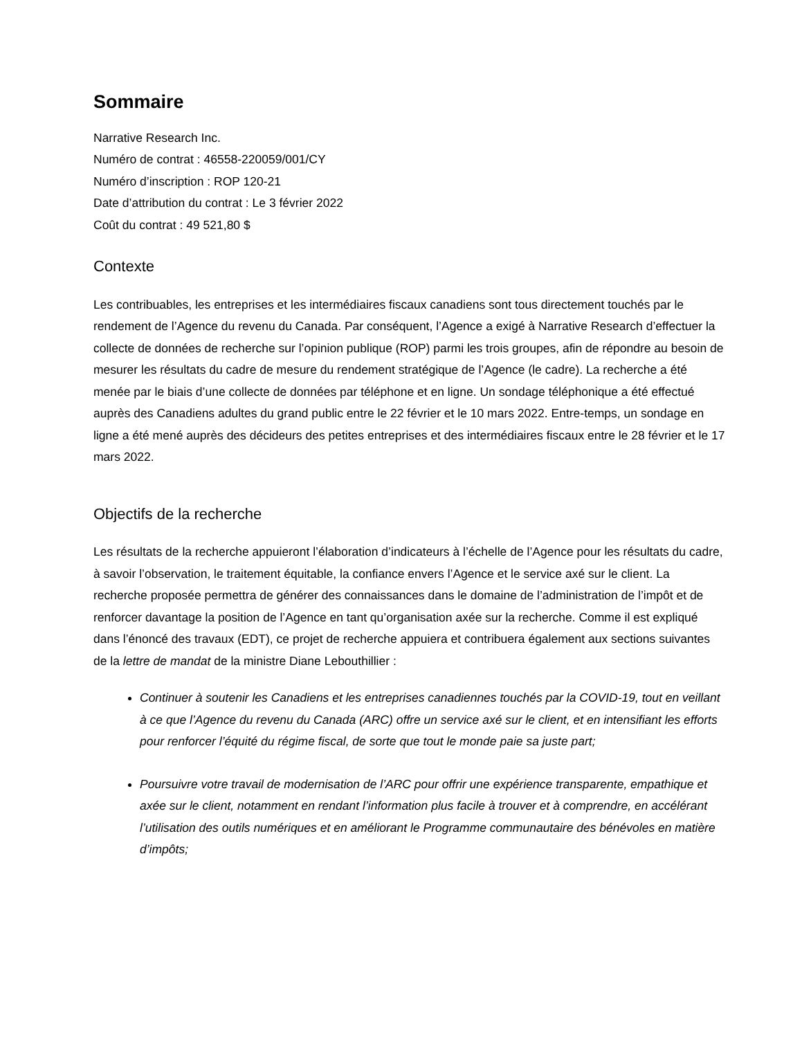Sommaire
Narrative Research Inc.
Numéro de contrat : 46558-220059/001/CY
Numéro d’inscription : ROP 120-21
Date d’attribution du contrat : Le 3 février 2022
Coût du contrat : 49 521,80 $
Contexte
Les contribuables, les entreprises et les intermédiaires fiscaux canadiens sont tous directement touchés par le rendement de l’Agence du revenu du Canada. Par conséquent, l’Agence a exigé à Narrative Research d’effectuer la collecte de données de recherche sur l’opinion publique (ROP) parmi les trois groupes, afin de répondre au besoin de mesurer les résultats du cadre de mesure du rendement stratégique de l’Agence (le cadre). La recherche a été menée par le biais d’une collecte de données par téléphone et en ligne. Un sondage téléphonique a été effectué auprès des Canadiens adultes du grand public entre le 22 février et le 10 mars 2022. Entre-temps, un sondage en ligne a été mené auprès des décideurs des petites entreprises et des intermédiaires fiscaux entre le 28 février et le 17 mars 2022.
Objectifs de la recherche
Les résultats de la recherche appuieront l’élaboration d’indicateurs à l’échelle de l’Agence pour les résultats du cadre, à savoir l’observation, le traitement équitable, la confiance envers l’Agence et le service axé sur le client. La recherche proposée permettra de générer des connaissances dans le domaine de l’administration de l’impôt et de renforcer davantage la position de l’Agence en tant qu’organisation axée sur la recherche. Comme il est expliqué dans l’énoncé des travaux (EDT), ce projet de recherche appuiera et contribuera également aux sections suivantes de la lettre de mandat de la ministre Diane Lebouthillier :
Continuer à soutenir les Canadiens et les entreprises canadiennes touchés par la COVID-19, tout en veillant à ce que l’Agence du revenu du Canada (ARC) offre un service axé sur le client, et en intensifiant les efforts pour renforcer l’équité du régime fiscal, de sorte que tout le monde paie sa juste part;
Poursuivre votre travail de modernisation de l’ARC pour offrir une expérience transparente, empathique et axée sur le client, notamment en rendant l’information plus facile à trouver et à comprendre, en accélérant l’utilisation des outils numériques et en améliorant le Programme communautaire des bénévoles en matière d’impôts;